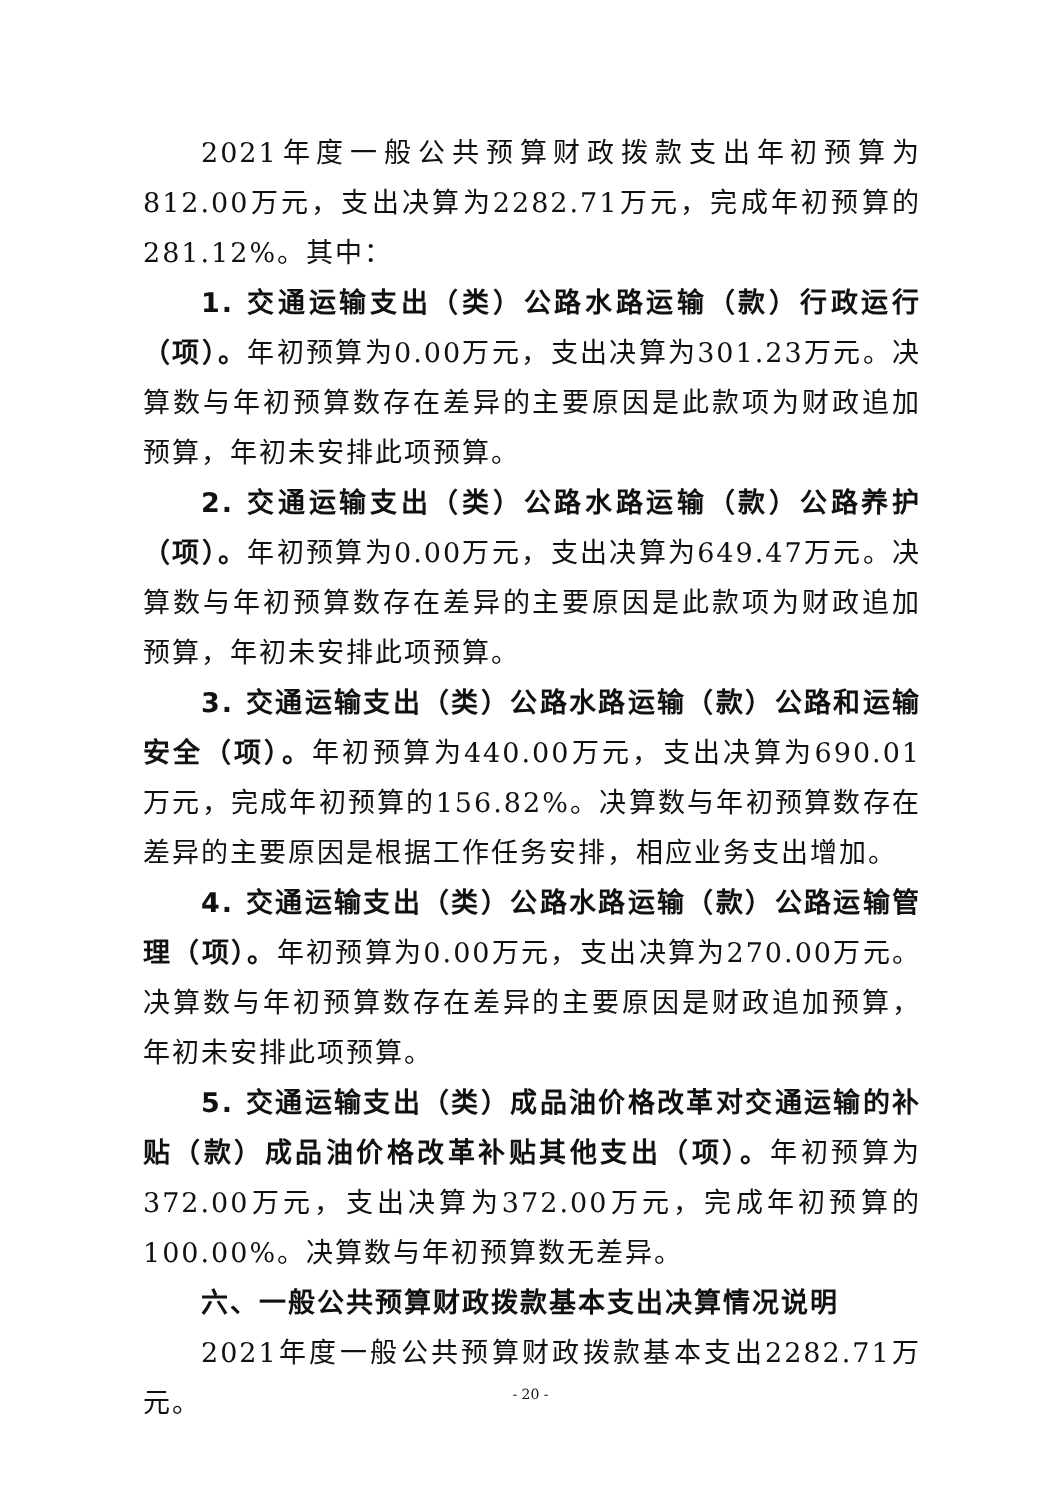2021年度一般公共预算财政拨款支出年初预算为812.00万元，支出决算为2282.71万元，完成年初预算的281.12%。其中：
1. 交通运输支出（类）公路水路运输（款）行政运行（项）。年初预算为0.00万元，支出决算为301.23万元。决算数与年初预算数存在差异的主要原因是此款项为财政追加预算，年初未安排此项预算。
2. 交通运输支出（类）公路水路运输（款）公路养护（项）。年初预算为0.00万元，支出决算为649.47万元。决算数与年初预算数存在差异的主要原因是此款项为财政追加预算，年初未安排此项预算。
3. 交通运输支出（类）公路水路运输（款）公路和运输安全（项）。年初预算为440.00万元，支出决算为690.01万元，完成年初预算的156.82%。决算数与年初预算数存在差异的主要原因是根据工作任务安排，相应业务支出增加。
4. 交通运输支出（类）公路水路运输（款）公路运输管理（项）。年初预算为0.00万元，支出决算为270.00万元。决算数与年初预算数存在差异的主要原因是财政追加预算，年初未安排此项预算。
5. 交通运输支出（类）成品油价格改革对交通运输的补贴（款）成品油价格改革补贴其他支出（项）。年初预算为372.00万元，支出决算为372.00万元，完成年初预算的100.00%。决算数与年初预算数无差异。
六、一般公共预算财政拨款基本支出决算情况说明
2021年度一般公共预算财政拨款基本支出2282.71万元。
- 20 -